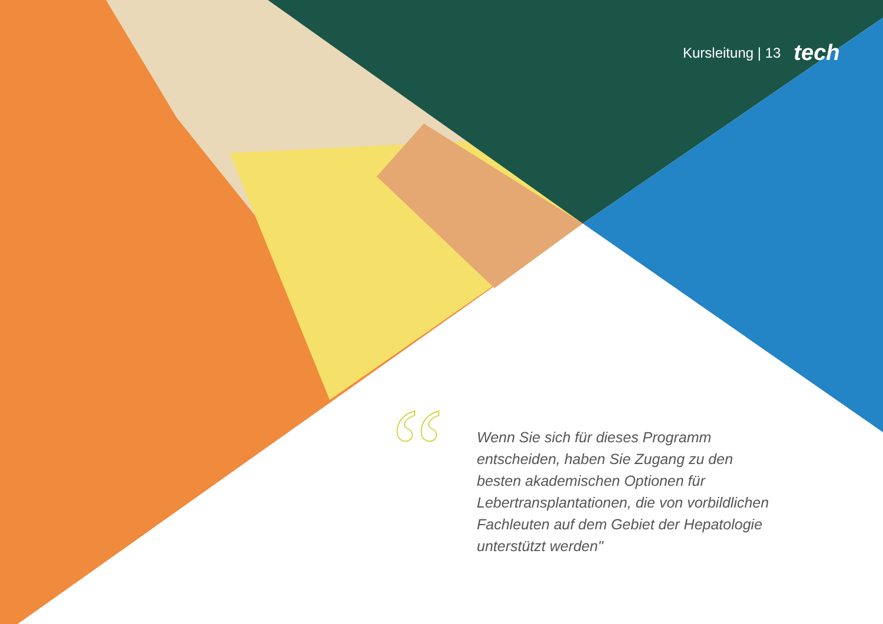Kursleitung | 13 tech
“
Wenn Sie sich für dieses Programm entscheiden, haben Sie Zugang zu den besten akademischen Optionen für Lebertransplantationen, die von vorbildlichen Fachleuten auf dem Gebiet der Hepatologie unterstützt werden"